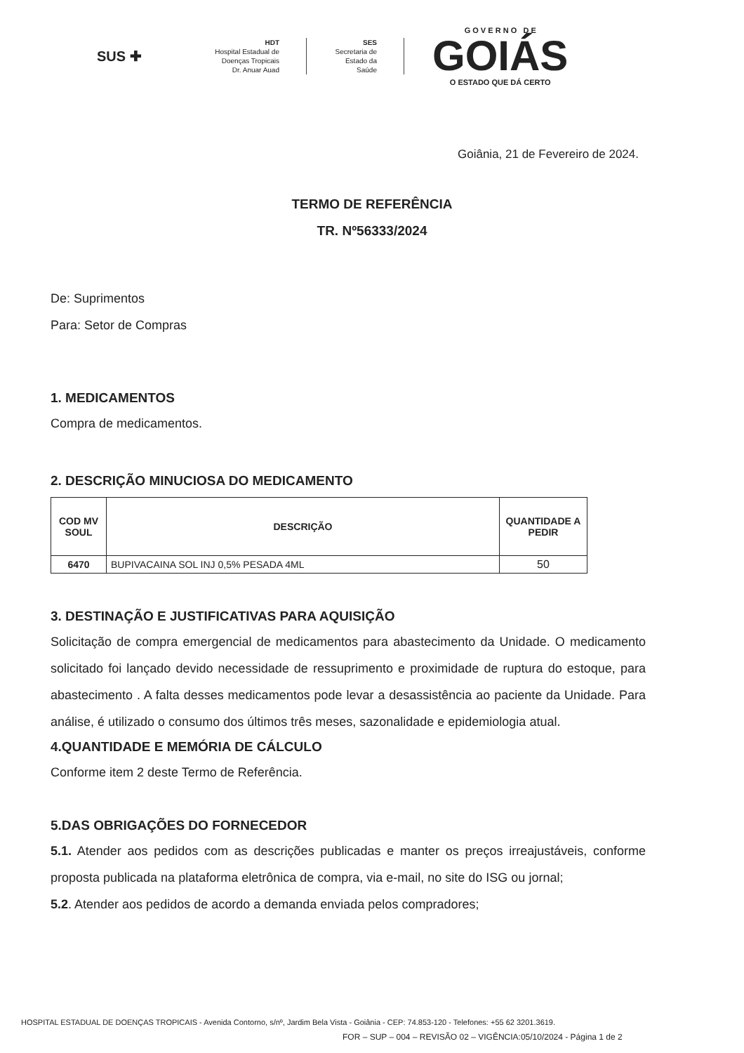SUS ✚
HDT
Hospital Estadual de
Doenças Tropicais
Dr. Anuar Auad
SES
Secretaria de
Estado da
Saúde
G O V E R N O D E
GOIÁS
O ESTADO QUE DÁ CERTO
Goiânia, 21 de Fevereiro de 2024.
TERMO DE REFERÊNCIA
TR. Nº56333/2024
De: Suprimentos
Para: Setor de Compras
1. MEDICAMENTOS
Compra de medicamentos.
2. DESCRIÇÃO MINUCIOSA DO MEDICAMENTO
| COD MV SOUL | DESCRIÇÃO | QUANTIDADE A PEDIR |
| --- | --- | --- |
| 6470 | BUPIVACAINA SOL INJ 0,5% PESADA 4ML | 50 |
3. DESTINAÇÃO E JUSTIFICATIVAS PARA AQUISIÇÃO
Solicitação de compra emergencial de medicamentos para abastecimento da Unidade. O medicamento solicitado foi lançado devido necessidade de ressuprimento e proximidade de ruptura do estoque, para abastecimento . A falta desses medicamentos pode levar a desassistência ao paciente da Unidade. Para análise, é utilizado o consumo dos últimos três meses, sazonalidade e epidemiologia atual.
4.QUANTIDADE E MEMÓRIA DE CÁLCULO
Conforme item 2 deste Termo de Referência.
5.DAS OBRIGAÇÕES DO FORNECEDOR
5.1. Atender aos pedidos com as descrições publicadas e manter os preços irreajustáveis, conforme proposta publicada na plataforma eletrônica de compra, via e-mail, no site do ISG ou jornal;
5.2. Atender aos pedidos de acordo a demanda enviada pelos compradores;
HOSPITAL ESTADUAL DE DOENÇAS TROPICAIS - Avenida Contorno, s/nº, Jardim Bela Vista - Goiânia - CEP: 74.853-120 - Telefones: +55 62 3201.3619.
FOR – SUP – 004 – REVISÃO 02 – VIGÊNCIA:05/10/2024 - Página 1 de 2